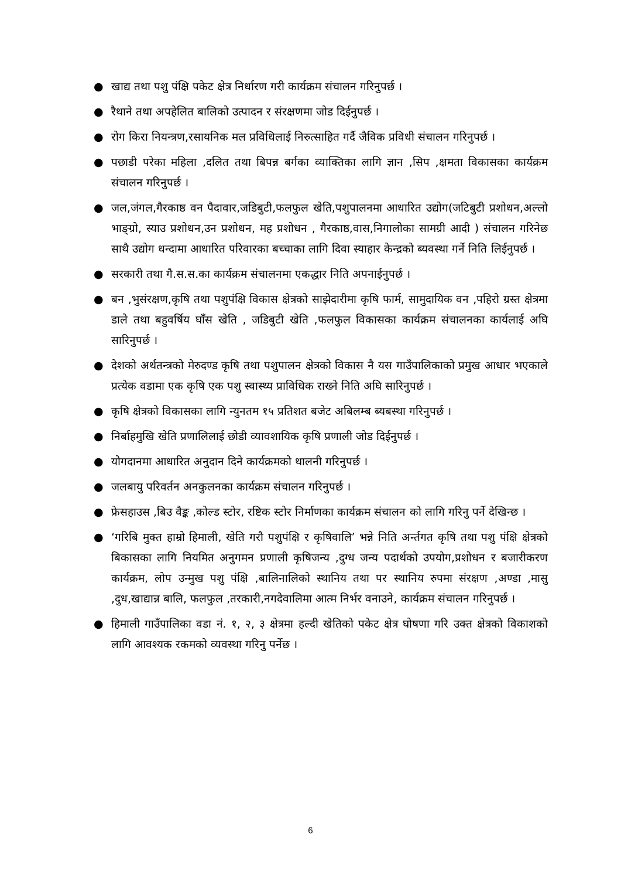● खाद्य तथा पशु पंक्षि पकेट क्षेत्र निर्धारण गरी कार्यक्रम संचालन गरिनुपर्छ ।
● रैथाने तथा अपहेलित बालिको उत्पादन र संरक्षणमा जोड दिईनुपर्छ ।
● रोग किरा नियन्त्रण,रसायनिक मल प्रविधिलाई निरुत्साहित गर्दै जैविक प्रविधी संचालन गरिनुपर्छ ।
● पछाडी परेका महिला ,दलित तथा बिपन्न बर्गका व्याक्तिका लागि ज्ञान ,सिप ,क्षमता विकासका कार्यक्रम संचालन गरिनुपर्छ ।
● जल,जंगल,गैरकाष्ठ वन पैदावार,जडिबुटी,फलफुल खेति,पशुपालनमा आधारित उद्योग(जटिबुटी प्रशोधन,अल्लो भाङ्ग्रो, स्याउ प्रशोधन,उन प्रशोधन, मह प्रशोधन , गैरकाष्ठ,वास,निगालोका सामग्री आदी ) संचालन गरिनेछ साथै उद्योग धन्दामा आधारित परिवारका बच्चाका लागि दिवा स्याहार केन्द्रको ब्यवस्था गर्ने निति लिईनुपर्छ ।
● सरकारी तथा गै.स.स.का कार्यक्रम संचालनमा एकद्धार निति अपनाईनुपर्छ ।
● बन ,भुसंरक्षण,कृषि तथा पशुपंक्षि विकास क्षेत्रको साझेदारीमा कृषि फार्म, सामुदायिक वन ,पहिरो ग्रस्त क्षेत्रमा डाले तथा बहुवर्षिय घाँस खेति , जडिबुटी खेति ,फलफुल विकासका कार्यक्रम संचालनका कार्यलाई अघि सारिनुपर्छ ।
● देशको अर्थतन्त्रको मेरुदण्ड कृषि तथा पशुपालन क्षेत्रको विकास नै यस गाउँपालिकाको प्रमुख आधार भएकाले प्रत्येक वडामा एक कृषि एक पशु स्वास्थ्य प्राविधिक राख्ने निति अघि सारिनुपर्छ ।
● कृषि क्षेत्रको विकासका लागि न्युनतम १५ प्रतिशत बजेट अबिलम्ब ब्यबस्था गरिनुपर्छ ।
● निर्बाहमुखि खेति प्रणालिलाई छोडी व्यावशायिक कृषि प्रणाली जोड दिईनुपर्छ ।
● योगदानमा आधारित अनुदान दिने कार्यक्रमको थालनी गरिनुपर्छ ।
● जलबायु परिवर्तन अनकुलनका कार्यक्रम संचालन गरिनुपर्छ ।
● फ्रेसहाउस ,बिउ वैङ्क ,कोल्ड स्टोर, रष्टिक स्टोर निर्माणका कार्यक्रम संचालन को लागि गरिनु पर्ने देखिन्छ ।
● ‘गरिबि मुक्त हाम्रो हिमाली, खेति गरौ पशुपंक्षि र कृषिवालि’ भन्ने निति अर्न्तगत कृषि तथा पशु पंक्षि क्षेत्रको बिकासका लागि नियमित अनुगमन प्रणाली कृषिजन्य ,दुग्ध जन्य पदार्थको उपयोग,प्रशोधन र बजारीकरण कार्यक्रम, लोप उन्मुख पशु पंक्षि ,बालिनालिको स्थानिय तथा पर स्थानिय रुपमा संरक्षण ,अण्डा ,मासु ,दुध,खाद्यान्न बालि, फलफुल ,तरकारी,नगदेवालिमा आत्म निर्भर वनाउने, कार्यक्रम संचालन गरिनुपर्छ ।
● हिमाली गाउँपालिका वडा नं. १, २, ३ क्षेत्रमा हल्दी खेतिको पकेट क्षेत्र घोषणा गरि उक्त क्षेत्रको विकाशको लागि आवश्यक रकमको व्यवस्था गरिनु पर्नेछ ।
6